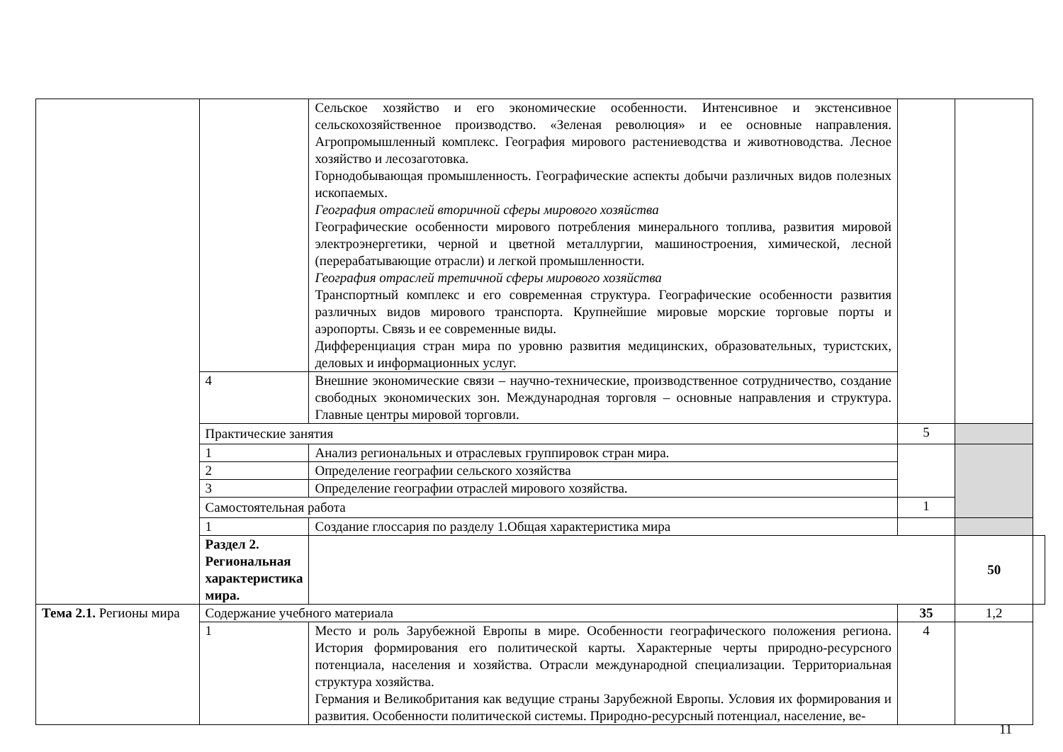| | | Сельское хозяйство и его экономические особенности. Интенсивное и экстенсивное сельскохозяйственное производство. «Зеленая революция» и ее основные направления. Агропромышленный комплекс. География мирового растениеводства и животноводства. Лесное хозяйство и лесозаготовка. Горнодобывающая промышленность. Географические аспекты добычи различных видов полезных ископаемых. География отраслей вторичной сферы мирового хозяйства Географические особенности мирового потребления минерального топлива, развития мировой электроэнергетики, черной и цветной металлургии, машиностроения, химической, лесной (перерабатывающие отрасли) и легкой промышленности. География отраслей третичной сферы мирового хозяйства Транспортный комплекс и его современная структура. Географические особенности развития различных видов мирового транспорта. Крупнейшие мировые морские торговые порты и аэропорты. Связь и ее современные виды. Дифференциация стран мира по уровню развития медицинских, образовательных, туристских, деловых и информационных услуг. | | | |
| | 4 | Внешние экономические связи – научно-технические, производственное сотрудничество, создание свободных экономических зон. Международная торговля – основные направления и структура. Главные центры мировой торговли. | | | |
| | Практические занятия | | 5 | | |
| | 1 | Анализ региональных и отраслевых группировок стран мира. | | | |
| | 2 | Определение географии сельского хозяйства | | | |
| | 3 | Определение географии отраслей мирового хозяйства. | | | |
| | Самостоятельная работа | | 1 | | |
| | 1 | Создание глоссария по разделу 1.Общая характеристика мира | | | |
| | Раздел 2. Региональная характеристика мира. | | | 50 | |
| Тема 2.1. Регионы мира | Содержание учебного материала | | 35 | 1,2 | |
| | 1 | Место и роль Зарубежной Европы в мире. Особенности географического положения региона. История формирования его политической карты. Характерные черты природно-ресурсного потенциала, населения и хозяйства. Отрасли международной специализации. Территориальная структура хозяйства. Германия и Великобритания как ведущие страны Зарубежной Европы. Условия их формирования и развития. Особенности политической системы. Природно-ресурсный потенциал, население, ве- | 4 | | |
11